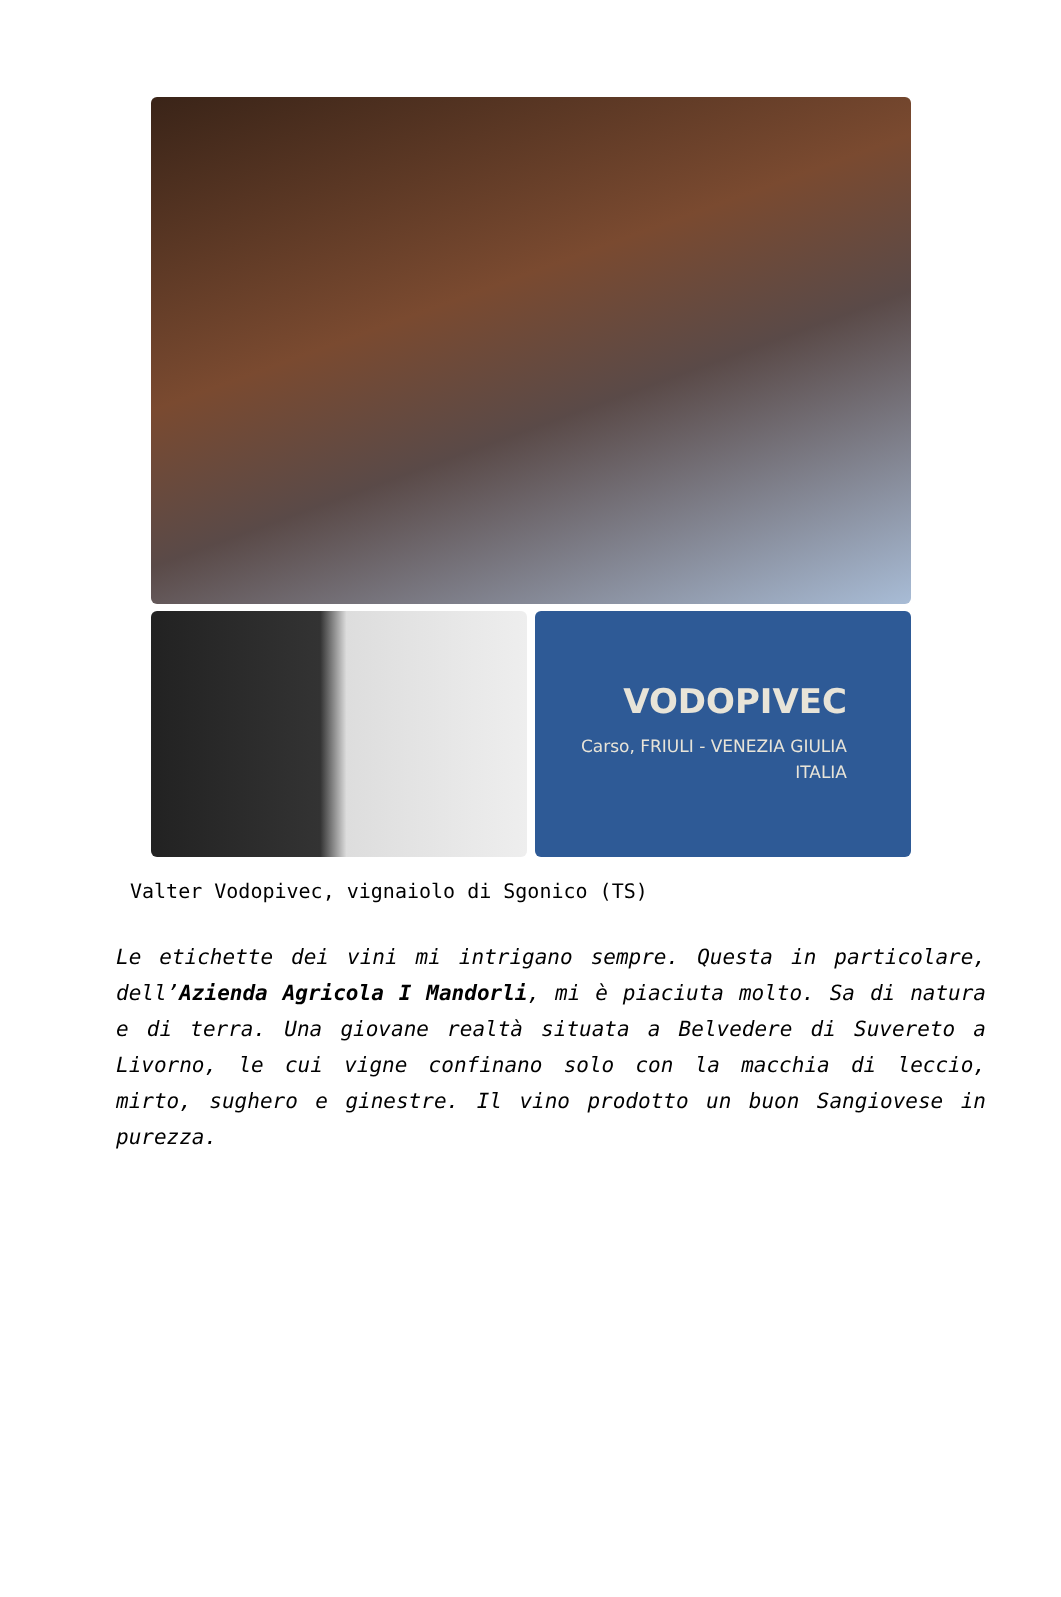VODOPIVEC
Carso, FRIULI - VENEZIA GIULIA
ITALIA
Valter Vodopivec, vignaiolo di Sgonico (TS)
Le etichette dei vini mi intrigano sempre. Questa in particolare, dell’Azienda Agricola I Mandorli, mi è piaciuta molto. Sa di natura e di terra. Una giovane realtà situata a Belvedere di Suvereto a Livorno, le cui vigne confinano solo con la macchia di leccio, mirto, sughero e ginestre. Il vino prodotto un buon Sangiovese in purezza.